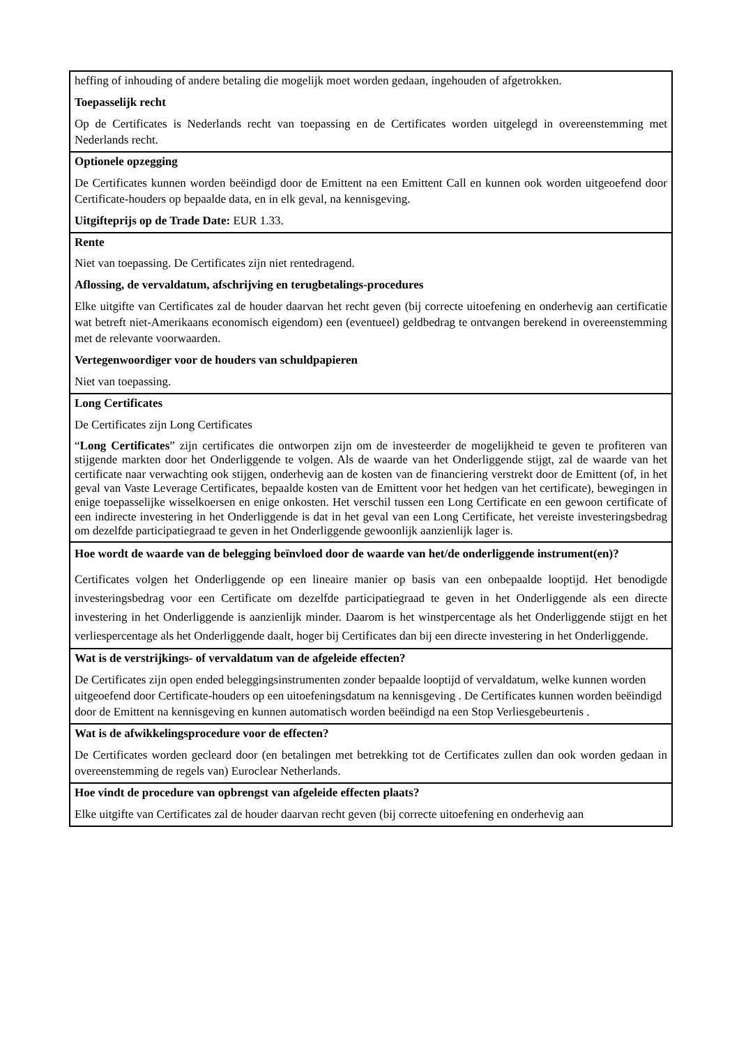| heffing of inhouding of andere betaling die mogelijk moet worden gedaan, ingehouden of afgetrokken. Toepasselijk recht Op de Certificates is Nederlands recht van toepassing en de Certificates worden uitgelegd in overeenstemming met Nederlands recht. |
| Optionele opzegging De Certificates kunnen worden beëindigd door de Emittent na een Emittent Call en kunnen ook worden uitgeoefend door Certificate-houders op bepaalde data, en in elk geval, na kennisgeving. Uitgifteprijs op de Trade Date: EUR 1.33. |
| Rente Niet van toepassing. De Certificates zijn niet rentedragend. Aflossing, de vervaldatum, afschrijving en terugbetalings-procedures Elke uitgifte van Certificates zal de houder daarvan het recht geven (bij correcte uitoefening en onderhevig aan certificatie wat betreft niet-Amerikaans economisch eigendom) een (eventueel) geldbedrag te ontvangen berekend in overeenstemming met de relevante voorwaarden. Vertegenwoordiger voor de houders van schuldpapieren Niet van toepassing. |
| Long Certificates De Certificates zijn Long Certificates “ Long Certificates ” zijn certificates die ontworpen zijn om de investeerder de mogelijkheid te geven te profiteren van stijgende markten door het Onderliggende te volgen. Als de waarde van het Onderliggende stijgt, zal de waarde van het certificate naar verwachting ook stijgen, onderhevig aan de kosten van de financiering verstrekt door de Emittent (of, in het geval van Vaste Leverage Certificates, bepaalde kosten van de Emittent voor het hedgen van het certificate), bewegingen in enige toepasselijke wisselkoersen en enige onkosten. Het verschil tussen een Long Certificate en een gewoon certificate of een indirecte investering in het Onderliggende is dat in het geval van een Long Certificate, het vereiste investeringsbedrag om dezelfde participatiegraad te geven in het Onderliggende gewoonlijk aanzienlijk lager is. |
| Hoe wordt de waarde van de belegging beïnvloed door de waarde van het/de onderliggende instrument(en)? Certificates volgen het Onderliggende op een lineaire manier op basis van een onbepaalde looptijd. Het benodigde investeringsbedrag voor een Certificate om dezelfde participatiegraad te geven in het Onderliggende als een directe investering in het Onderliggende is aanzienlijk minder. Daarom is het winstpercentage als het Onderliggende stijgt en het verliespercentage als het Onderliggende daalt, hoger bij Certificates dan bij een directe investering in het Onderliggende. |
| Wat is de verstrijkings- of vervaldatum van de afgeleide effecten? De Certificates zijn open ended beleggingsinstrumenten zonder bepaalde looptijd of vervaldatum, welke kunnen worden uitgeoefend door Certificate-houders op een uitoefeningsdatum na kennisgeving . De Certificates kunnen worden beëindigd door de Emittent na kennisgeving en kunnen automatisch worden beëindigd na een Stop Verliesgebeurtenis . |
| Wat is de afwikkelingsprocedure voor de effecten? De Certificates worden gecleard door (en betalingen met betrekking tot de Certificates zullen dan ook worden gedaan in overeenstemming de regels van) Euroclear Netherlands. |
| Hoe vindt de procedure van opbrengst van afgeleide effecten plaats? Elke uitgifte van Certificates zal de houder daarvan recht geven (bij correcte uitoefening en onderhevig aan |